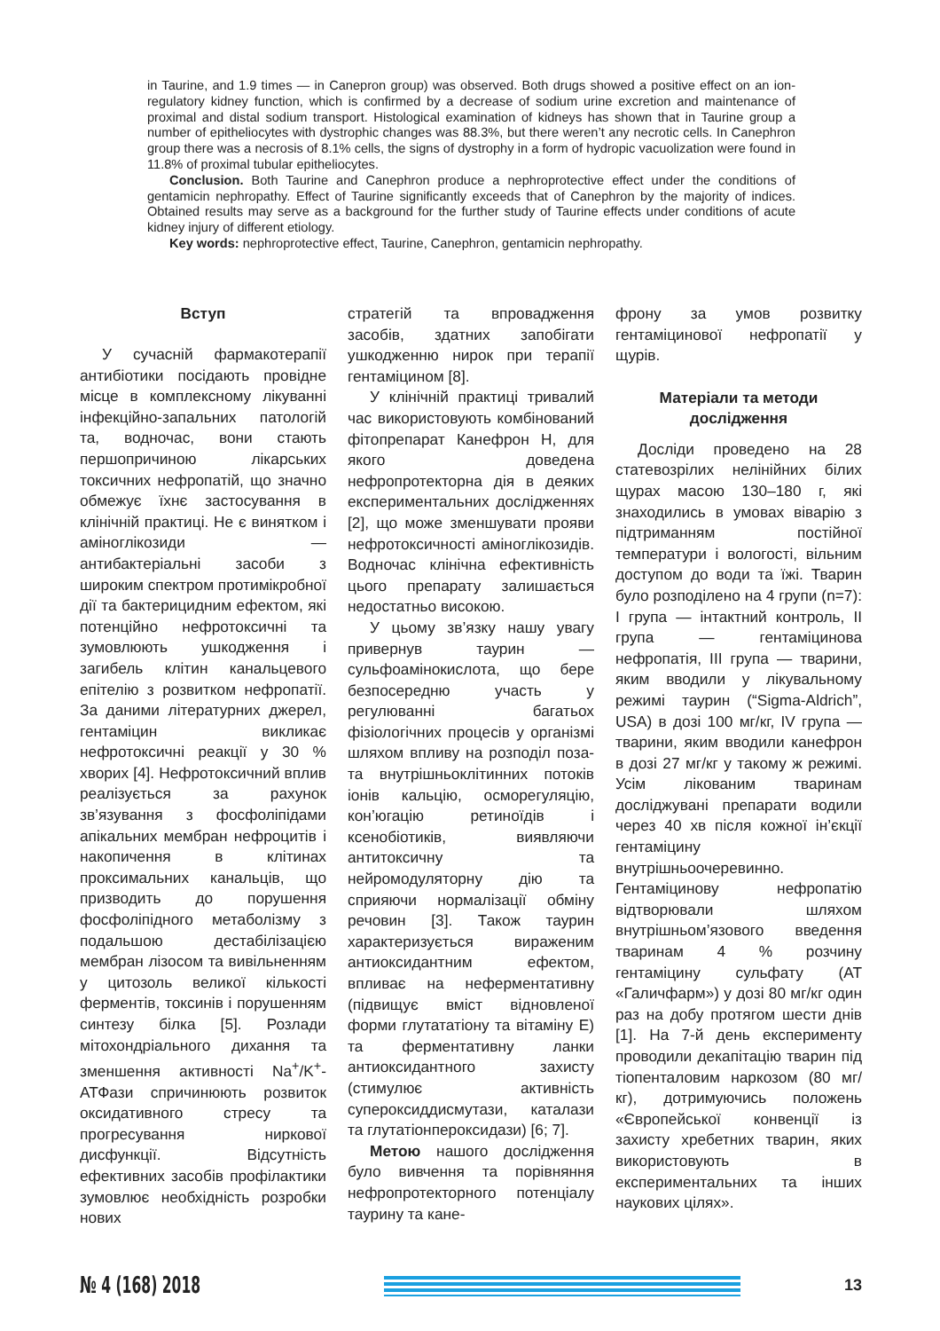in Taurine, and 1.9 times — in Canepron group) was observed. Both drugs showed a positive effect on an ion-regulatory kidney function, which is confirmed by a decrease of sodium urine excretion and maintenance of proximal and distal sodium transport. Histological examination of kidneys has shown that in Taurine group a number of epitheliocytes with dystrophic changes was 88.3%, but there weren’t any necrotic cells. In Canephron group there was a necrosis of 8.1% cells, the signs of dystrophy in a form of hydropic vacuolization were found in 11.8% of proximal tubular epitheliocytes.
Conclusion. Both Taurine and Canephron produce a nephroprotective effect under the conditions of gentamicin nephropathy. Effect of Taurine significantly exceeds that of Canephron by the majority of indices. Obtained results may serve as a background for the further study of Taurine effects under conditions of acute kidney injury of different etiology.
Key words: nephroprotective effect, Taurine, Canephron, gentamicin nephropathy.
Вступ
У сучасній фармакотерапії антибіотики посідають провідне місце в комплексному лікуванні інфекційно-запальних патологій та, водночас, вони стають першопричиною лікарських токсичних нефропатій, що значно обмежує їхнє застосування в клінічній практиці. Не є винятком і аміноглікозиди — антибактеріальні засоби з широким спектром протимікробної дії та бактерицидним ефектом, які потенційно нефротоксичні та зумовлюють ушкодження і загибель клітин канальцевого епітелію з розвитком нефропатії. За даними літературних джерел, гентаміцин викликає нефротоксичні реакції у 30 % хворих [4]. Нефротоксичний вплив реалізується за рахунок зв’язування з фосфоліпідами апікальних мембран нефроцитів і накопичення в клітинах проксимальних канальців, що призводить до порушення фосфоліпідного метаболізму з подальшою дестабілізацією мембран лізосом та вивільненням у цитозоль великої кількості ферментів, токсинів і порушенням синтезу білка [5]. Розлади мітохондріального дихання та зменшення активності Na<sup>+</sup>/K<sup>+</sup>-АТФази спричинюють розвиток оксидативного стресу та прогресування ниркової дисфункції. Відсутність ефективних засобів профілактики зумовлює необхідність розробки нових
стратегій та впровадження засобів, здатних запобігати ушкодженню нирок при терапії гентаміцином [8].
У клінічній практиці тривалий час використовують комбінований фітопрепарат Канефрон Н, для якого доведена нефропротекторна дія в деяких експериментальних дослідженнях [2], що може зменшувати прояви нефротоксичності аміноглікозидів. Водночас клінічна ефективність цього препарату залишається недостатньо високою.
У цьому зв’язку нашу увагу привернув таурин — сульфоамінокислота, що бере безпосередню участь у регулюванні багатьох фізіологічних процесів у організмі шляхом впливу на розподіл поза- та внутрішньоклітинних потоків іонів кальцію, осморегуляцію, кон’югацію ретиноїдів і ксенобіотиків, виявляючи антитоксичну та нейромодуляторну дію та сприяючи нормалізації обміну речовин [3]. Також таурин характеризується вираженим антиоксидантним ефектом, впливає на неферментативну (підвищує вміст відновленої форми глутататіону та вітаміну Е) та ферментативну ланки антиоксидантного захисту (стимулює активність супероксиддисмутази, каталази та глутатіонпероксидази) [6; 7].
Метою нашого дослідження було вивчення та порівняння нефропротекторного потенціалу таурину та кане-
фрону за умов розвитку гентаміцинової нефропатії у щурів.
Матеріали та методи дослідження
Досліди проведено на 28 статевозрілих нелінійних білих щурах масою 130–180 г, які знаходились в умовах віварію з підтриманням постійної температури і вологості, вільним доступом до води та їжі. Тварин було розподілено на 4 групи (n=7): I група — інтактний контроль, II група — гентаміцинова нефропатія, III група — тварини, яким вводили у лікувальному режимі таурин (“Sigma-Aldrich”, USA) в дозі 100 мг/кг, IV група — тварини, яким вводили канефрон в дозі 27 мг/кг у такому ж режимі. Усім лікованим тваринам досліджувані препарати водили через 40 хв після кожної ін’єкції гентаміцину внутрішньоочеревинно. Гентаміцинову нефропатію відтворювали шляхом внутрішньом’язового введення тваринам 4 % розчину гентаміцину сульфату (АТ «Галичфарм») у дозі 80 мг/кг один раз на добу протягом шести днів [1]. На 7-й день експерименту проводили декапітацію тварин під тіопенталовим наркозом (80 мг/кг), дотримуючись положень «Європейської конвенції із захисту хребетних тварин, яких використовують в експериментальних та інших наукових цілях».
№ 4 (168) 2018
13